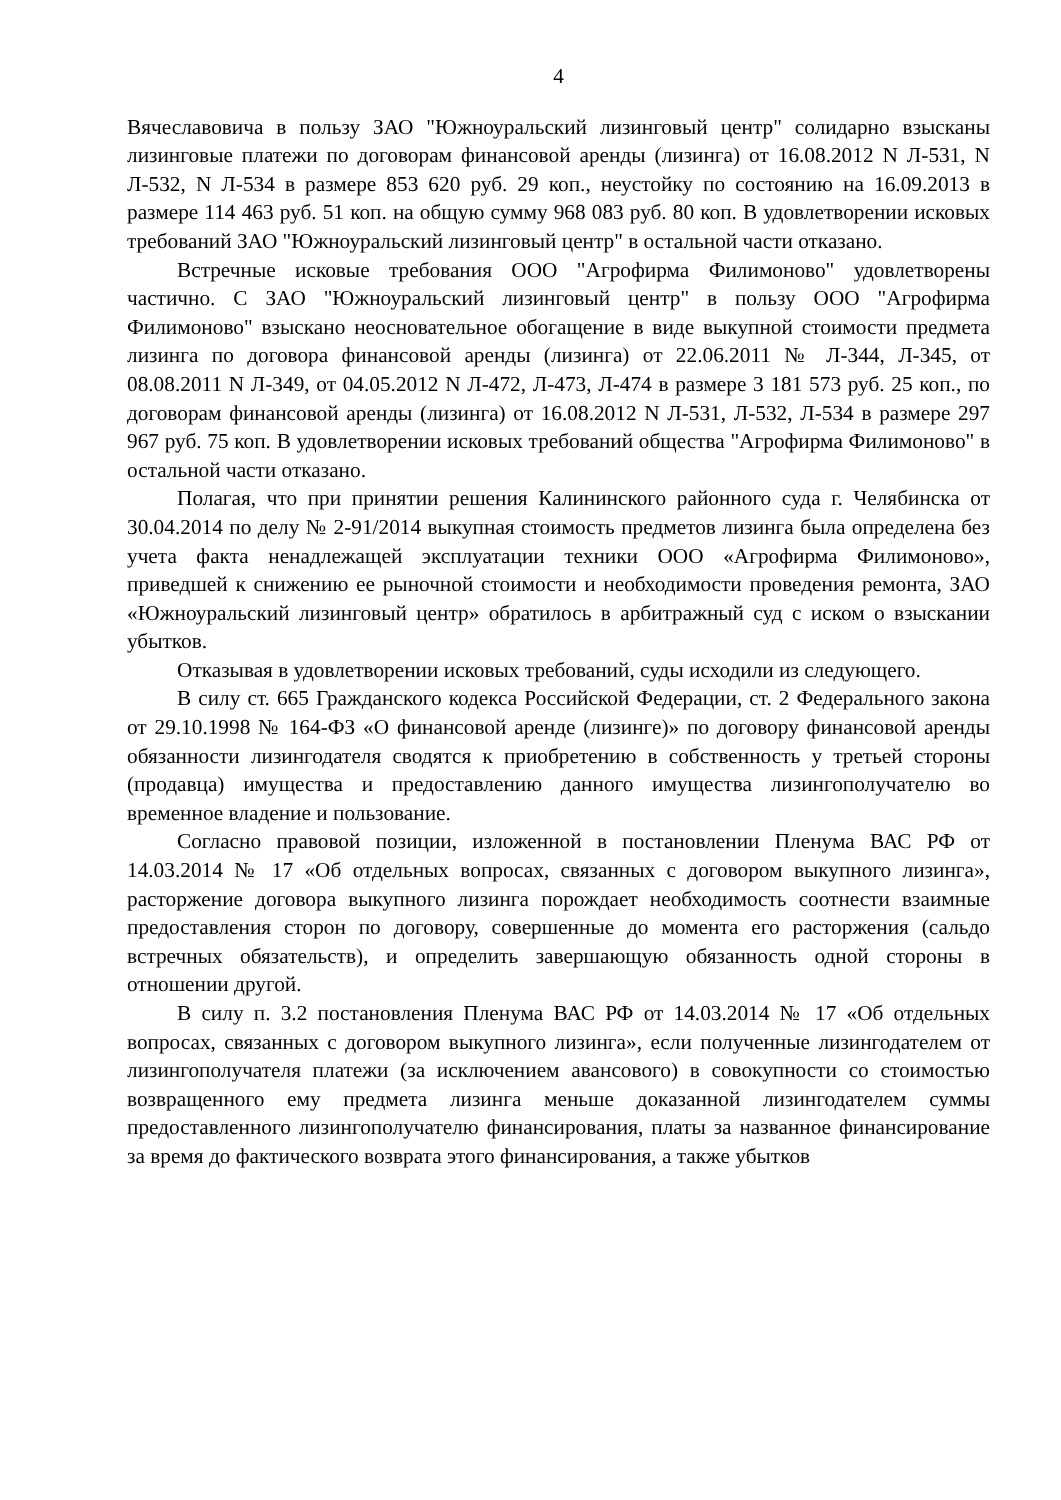4
Вячеславовича в пользу ЗАО "Южноуральский лизинговый центр" солидарно взысканы лизинговые платежи по договорам финансовой аренды (лизинга) от 16.08.2012 N Л-531, N Л-532, N Л-534 в размере 853 620 руб. 29 коп., неустойку по состоянию на 16.09.2013 в размере 114 463 руб. 51 коп. на общую сумму 968 083 руб. 80 коп. В удовлетворении исковых требований ЗАО "Южноуральский лизинговый центр" в остальной части отказано.
Встречные исковые требования ООО "Агрофирма Филимоново" удовлетворены частично. С ЗАО "Южноуральский лизинговый центр" в пользу ООО "Агрофирма Филимоново" взыскано неосновательное обогащение в виде выкупной стоимости предмета лизинга по договора финансовой аренды (лизинга) от 22.06.2011 № Л-344, Л-345, от 08.08.2011 N Л-349, от 04.05.2012 N Л-472, Л-473, Л-474 в размере 3 181 573 руб. 25 коп., по договорам финансовой аренды (лизинга) от 16.08.2012 N Л-531, Л-532, Л-534 в размере 297 967 руб. 75 коп. В удовлетворении исковых требований общества "Агрофирма Филимоново" в остальной части отказано.
Полагая, что при принятии решения Калининского районного суда г. Челябинска от 30.04.2014 по делу № 2-91/2014 выкупная стоимость предметов лизинга была определена без учета факта ненадлежащей эксплуатации техники ООО «Агрофирма Филимоново», приведшей к снижению ее рыночной стоимости и необходимости проведения ремонта, ЗАО «Южноуральский лизинговый центр» обратилось в арбитражный суд с иском о взыскании убытков.
Отказывая в удовлетворении исковых требований, суды исходили из следующего.
В силу ст. 665 Гражданского кодекса Российской Федерации, ст. 2 Федерального закона от 29.10.1998 № 164-ФЗ «О финансовой аренде (лизинге)» по договору финансовой аренды обязанности лизингодателя сводятся к приобретению в собственность у третьей стороны (продавца) имущества и предоставлению данного имущества лизингополучателю во временное владение и пользование.
Согласно правовой позиции, изложенной в постановлении Пленума ВАС РФ от 14.03.2014 № 17 «Об отдельных вопросах, связанных с договором выкупного лизинга», расторжение договора выкупного лизинга порождает необходимость соотнести взаимные предоставления сторон по договору, совершенные до момента его расторжения (сальдо встречных обязательств), и определить завершающую обязанность одной стороны в отношении другой.
В силу п. 3.2 постановления Пленума ВАС РФ от 14.03.2014 № 17 «Об отдельных вопросах, связанных с договором выкупного лизинга», если полученные лизингодателем от лизингополучателя платежи (за исключением авансового) в совокупности со стоимостью возвращенного ему предмета лизинга меньше доказанной лизингодателем суммы предоставленного лизингополучателю финансирования, платы за названное финансирование за время до фактического возврата этого финансирования, а также убытков